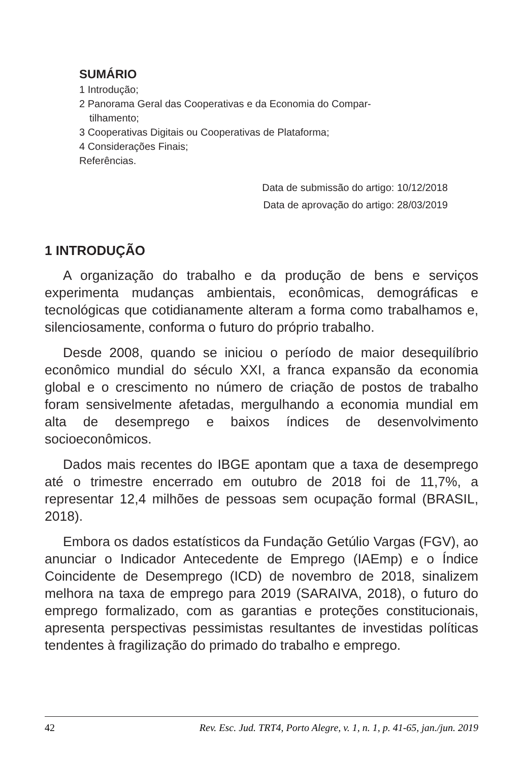SUMÁRIO
1 Introdução;
2 Panorama Geral das Cooperativas e da Economia do Compar-
tilhamento;
3 Cooperativas Digitais ou Cooperativas de Plataforma;
4 Considerações Finais;
Referências.
Data de submissão do artigo: 10/12/2018
Data de aprovação do artigo: 28/03/2019
1 INTRODUÇÃO
A organização do trabalho e da produção de bens e serviços experimenta mudanças ambientais, econômicas, demográficas e tecnológicas que cotidianamente alteram a forma como trabalhamos e, silenciosamente, conforma o futuro do próprio trabalho.
Desde 2008, quando se iniciou o período de maior desequilíbrio econômico mundial do século XXI, a franca expansão da economia global e o crescimento no número de criação de postos de trabalho foram sensivelmente afetadas, mergulhando a economia mundial em alta de desemprego e baixos índices de desenvolvimento socioeconômicos.
Dados mais recentes do IBGE apontam que a taxa de desemprego até o trimestre encerrado em outubro de 2018 foi de 11,7%, a representar 12,4 milhões de pessoas sem ocupação formal (BRASIL, 2018).
Embora os dados estatísticos da Fundação Getúlio Vargas (FGV), ao anunciar o Indicador Antecedente de Emprego (IAEmp) e o Índice Coincidente de Desemprego (ICD) de novembro de 2018, sinalizem melhora na taxa de emprego para 2019 (SARAIVA, 2018), o futuro do emprego formalizado, com as garantias e proteções constitucionais, apresenta perspectivas pessimistas resultantes de investidas políticas tendentes à fragilização do primado do trabalho e emprego.
42 Rev. Esc. Jud. TRT4, Porto Alegre, v. 1, n. 1, p. 41-65, jan./jun. 2019